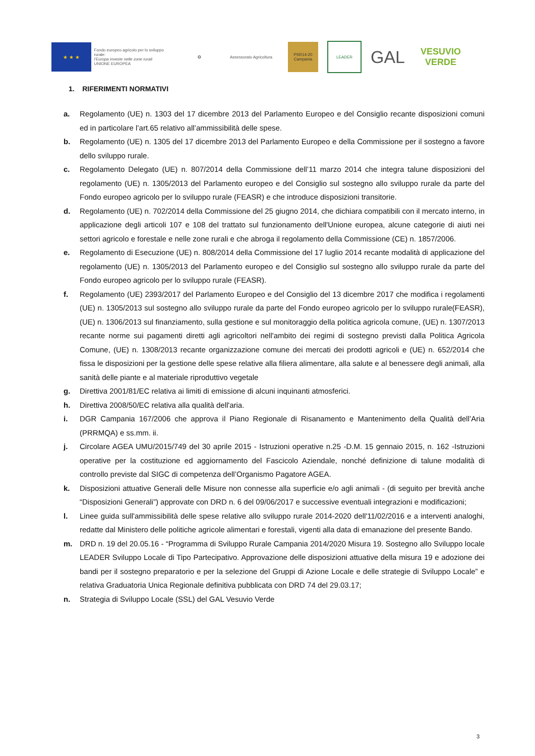★ ★ ★
Fondo europeo agricolo per lo sviluppo rurale:
l'Europa investe nelle zone rurali
UNIONE EUROPEA
✪
Assessorato Agricoltura
PSR14-20 Campania
LEADER
GAL VESUVIO VERDE
1. RIFERIMENTI NORMATIVI
a. Regolamento (UE) n. 1303 del 17 dicembre 2013 del Parlamento Europeo e del Consiglio recante disposizioni comuni ed in particolare l’art.65 relativo all’ammissibilità delle spese.
b. Regolamento (UE) n. 1305 del 17 dicembre 2013 del Parlamento Europeo e della Commissione per il sostegno a favore dello sviluppo rurale.
c. Regolamento Delegato (UE) n. 807/2014 della Commissione dell’11 marzo 2014 che integra talune disposizioni del regolamento (UE) n. 1305/2013 del Parlamento europeo e del Consiglio sul sostegno allo sviluppo rurale da parte del Fondo europeo agricolo per lo sviluppo rurale (FEASR) e che introduce disposizioni transitorie.
d. Regolamento (UE) n. 702/2014 della Commissione del 25 giugno 2014, che dichiara compatibili con il mercato interno, in applicazione degli articoli 107 e 108 del trattato sul funzionamento dell'Unione europea, alcune categorie di aiuti nei settori agricolo e forestale e nelle zone rurali e che abroga il regolamento della Commissione (CE) n. 1857/2006.
e. Regolamento di Esecuzione (UE) n. 808/2014 della Commissione del 17 luglio 2014 recante modalità di applicazione del regolamento (UE) n. 1305/2013 del Parlamento europeo e del Consiglio sul sostegno allo sviluppo rurale da parte del Fondo europeo agricolo per lo sviluppo rurale (FEASR).
f. Regolamento (UE) 2393/2017 del Parlamento Europeo e del Consiglio del 13 dicembre 2017 che modifica i regolamenti (UE) n. 1305/2013 sul sostegno allo sviluppo rurale da parte del Fondo europeo agricolo per lo sviluppo rurale(FEASR), (UE) n. 1306/2013 sul finanziamento, sulla gestione e sul monitoraggio della politica agricola comune, (UE) n. 1307/2013 recante norme sui pagamenti diretti agli agricoltori nell'ambito dei regimi di sostegno previsti dalla Politica Agricola Comune, (UE) n. 1308/2013 recante organizzazione comune dei mercati dei prodotti agricoli e (UE) n. 652/2014 che fissa le disposizioni per la gestione delle spese relative alla filiera alimentare, alla salute e al benessere degli animali, alla sanità delle piante e al materiale riproduttivo vegetale
g. Direttiva 2001/81/EC relativa ai limiti di emissione di alcuni inquinanti atmosferici.
h. Direttiva 2008/50/EC relativa alla qualità dell'aria.
i. DGR Campania 167/2006 che approva il Piano Regionale di Risanamento e Mantenimento della Qualità dell’Aria (PRRMQA) e ss.mm. ii.
j. Circolare AGEA UMU/2015/749 del 30 aprile 2015 - Istruzioni operative n.25 -D.M. 15 gennaio 2015, n. 162 -Istruzioni operative per la costituzione ed aggiornamento del Fascicolo Aziendale, nonché definizione di talune modalità di controllo previste dal SIGC di competenza dell’Organismo Pagatore AGEA.
k. Disposizioni attuative Generali delle Misure non connesse alla superficie e/o agli animali - (di seguito per brevità anche “Disposizioni Generali”) approvate con DRD n. 6 del 09/06/2017 e successive eventuali integrazioni e modificazioni;
l. Linee guida sull'ammissibilità delle spese relative allo sviluppo rurale 2014-2020 dell'11/02/2016 e a interventi analoghi, redatte dal Ministero delle politiche agricole alimentari e forestali, vigenti alla data di emanazione del presente Bando.
m. DRD n. 19 del 20.05.16 - “Programma di Sviluppo Rurale Campania 2014/2020 Misura 19. Sostegno allo Sviluppo locale LEADER Sviluppo Locale di Tipo Partecipativo. Approvazione delle disposizioni attuative della misura 19 e adozione dei bandi per il sostegno preparatorio e per la selezione del Gruppi di Azione Locale e delle strategie di Sviluppo Locale” e relativa Graduatoria Unica Regionale definitiva pubblicata con DRD 74 del 29.03.17;
n. Strategia di Sviluppo Locale (SSL) del GAL Vesuvio Verde
3